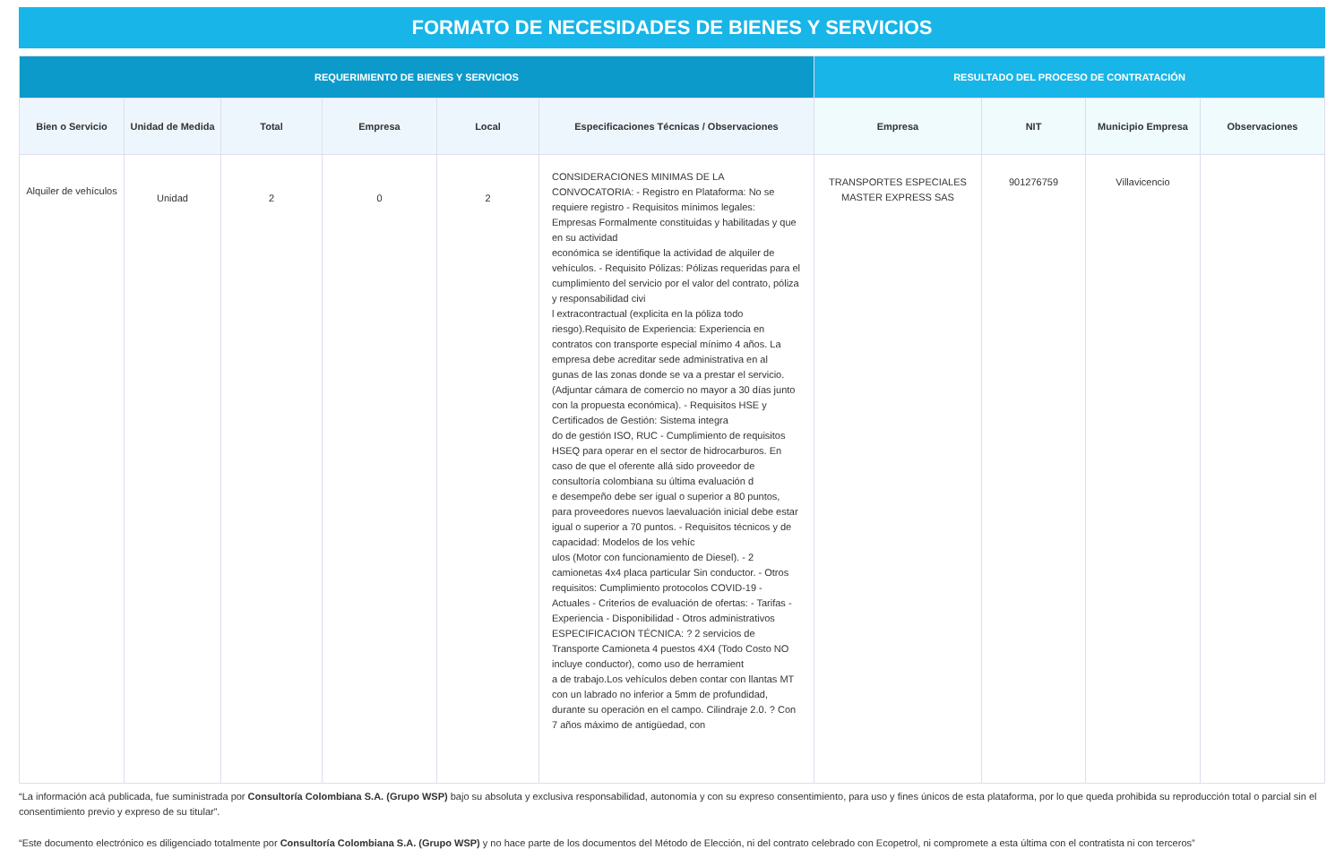FORMATO DE NECESIDADES DE BIENES Y SERVICIOS
| REQUERIMIENTO DE BIENES Y SERVICIOS | | | | | | RESULTADO DEL PROCESO DE CONTRATACIÓN | | | |
| --- | --- | --- | --- | --- | --- | --- | --- | --- | --- |
| Bien o Servicio | Unidad de Medida | Total | Empresa | Local | Especificaciones Técnicas / Observaciones | Empresa | NIT | Municipio Empresa | Observaciones |
| Alquiler de vehículos | Unidad | 2 | 0 | 2 | CONSIDERACIONES MINIMAS DE LA CONVOCATORIA: - Registro en Plataforma: No se requiere registro - Requisitos mínimos legales: Empresas Formalmente constituidas y habilitadas y que en su actividad económica se identifique la actividad de alquiler de vehículos. - Requisito Pólizas: Pólizas requeridas para el cumplimiento del servicio por el valor del contrato, póliza y responsabilidad civi l extracontractual (explicita en la póliza todo riesgo).Requisito de Experiencia: Experiencia en contratos con transporte especial mínimo 4 años. La empresa debe acreditar sede administrativa en al gunas de las zonas donde se va a prestar el servicio. (Adjuntar cámara de comercio no mayor a 30 días junto con la propuesta económica). - Requisitos HSE y Certificados de Gestión: Sistema integra do de gestión ISO, RUC - Cumplimiento de requisitos HSEQ para operar en el sector de hidrocarburos. En caso de que el oferente allá sido proveedor de consultoría colombiana su última evaluación d e desempeño debe ser igual o superior a 80 puntos, para proveedores nuevos laevaluación inicial debe estar igual o superior a 70 puntos. - Requisitos técnicos y de capacidad: Modelos de los vehíc ulos (Motor con funcionamiento de Diesel). - 2 camionetas 4x4 placa particular Sin conductor. - Otros requisitos: Cumplimiento protocolos COVID-19 - Actuales - Criterios de evaluación de ofertas: - Tarifas - Experiencia - Disponibilidad - Otros administrativos ESPECIFICACION TÉCNICA: ? 2 servicios de Transporte Camioneta 4 puestos 4X4 (Todo Costo NO incluye conductor), como uso de herramient a de trabajo.Los vehículos deben contar con llantas MT con un labrado no inferior a 5mm de profundidad, durante su operación en el campo. Cilindraje 2.0. ? Con 7 años máximo de antigüedad, con | TRANSPORTES ESPECIALES MASTER EXPRESS SAS | 901276759 | Villavicencio | |
“La información acá publicada, fue suministrada por Consultoría Colombiana S.A. (Grupo WSP) bajo su absoluta y exclusiva responsabilidad, autonomía y con su expreso consentimiento, para uso y fines únicos de esta plataforma, por lo que queda prohibida su reproducción total o parcial sin el consentimiento previo y expreso de su titular”.
“Este documento electrónico es diligenciado totalmente por Consultoría Colombiana S.A. (Grupo WSP) y no hace parte de los documentos del Método de Elección, ni del contrato celebrado con Ecopetrol, ni compromete a esta última con el contratista ni con terceros”